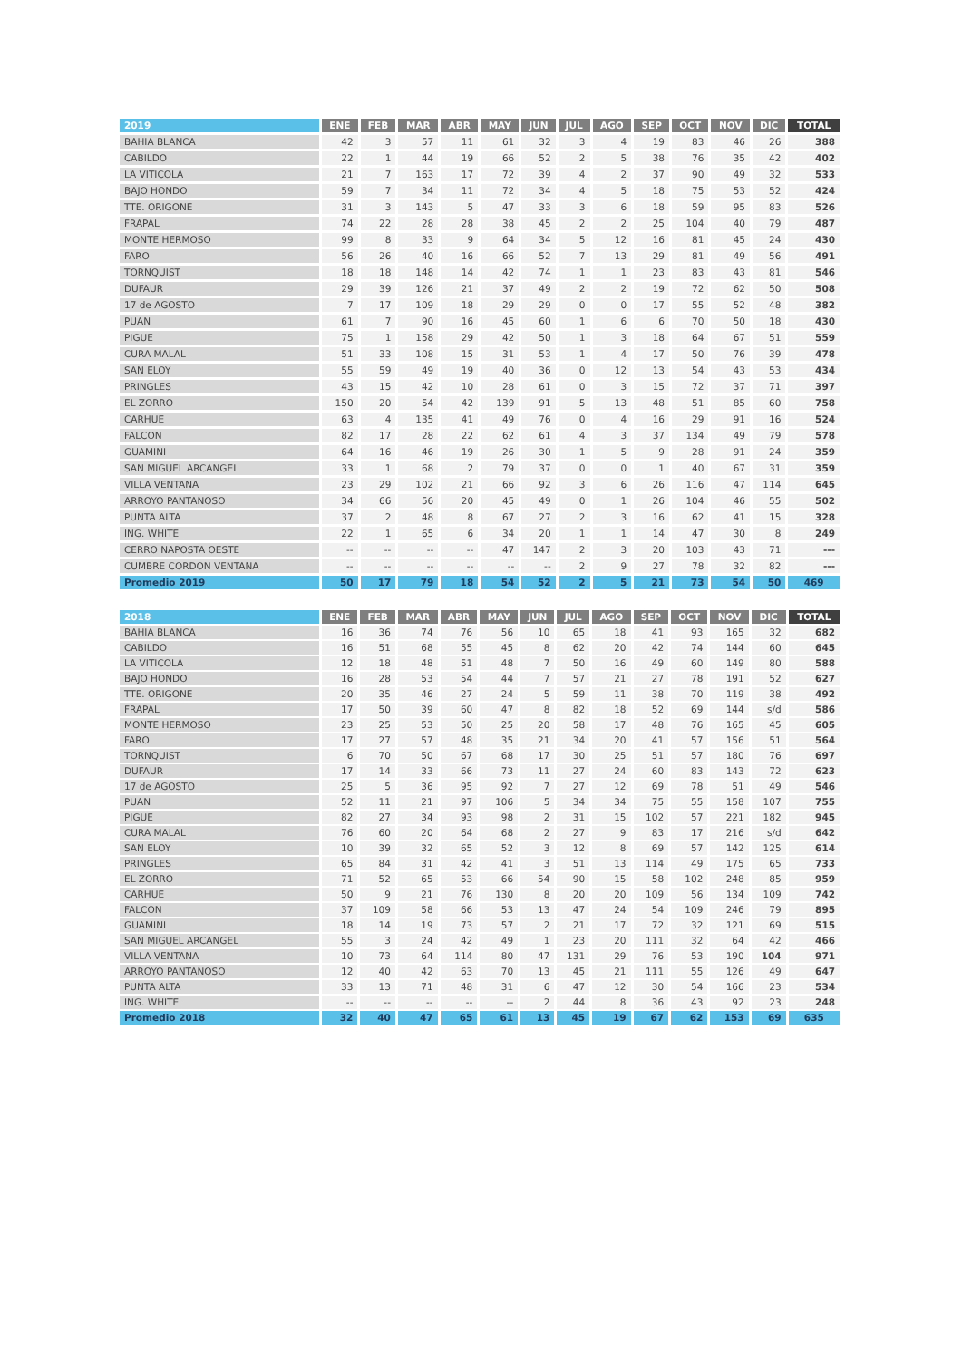| 2019 | ENE | FEB | MAR | ABR | MAY | JUN | JUL | AGO | SEP | OCT | NOV | DIC | TOTAL |
| --- | --- | --- | --- | --- | --- | --- | --- | --- | --- | --- | --- | --- | --- |
| BAHIA BLANCA | 42 | 3 | 57 | 11 | 61 | 32 | 3 | 4 | 19 | 83 | 46 | 26 | 388 |
| CABILDO | 22 | 1 | 44 | 19 | 66 | 52 | 2 | 5 | 38 | 76 | 35 | 42 | 402 |
| LA VITICOLA | 21 | 7 | 163 | 17 | 72 | 39 | 4 | 2 | 37 | 90 | 49 | 32 | 533 |
| BAJO HONDO | 59 | 7 | 34 | 11 | 72 | 34 | 4 | 5 | 18 | 75 | 53 | 52 | 424 |
| TTE. ORIGONE | 31 | 3 | 143 | 5 | 47 | 33 | 3 | 6 | 18 | 59 | 95 | 83 | 526 |
| FRAPAL | 74 | 22 | 28 | 28 | 38 | 45 | 2 | 2 | 25 | 104 | 40 | 79 | 487 |
| MONTE HERMOSO | 99 | 8 | 33 | 9 | 64 | 34 | 5 | 12 | 16 | 81 | 45 | 24 | 430 |
| FARO | 56 | 26 | 40 | 16 | 66 | 52 | 7 | 13 | 29 | 81 | 49 | 56 | 491 |
| TORNQUIST | 18 | 18 | 148 | 14 | 42 | 74 | 1 | 1 | 23 | 83 | 43 | 81 | 546 |
| DUFAUR | 29 | 39 | 126 | 21 | 37 | 49 | 2 | 2 | 19 | 72 | 62 | 50 | 508 |
| 17 de AGOSTO | 7 | 17 | 109 | 18 | 29 | 29 | 0 | 0 | 17 | 55 | 52 | 48 | 382 |
| PUAN | 61 | 7 | 90 | 16 | 45 | 60 | 1 | 6 | 6 | 70 | 50 | 18 | 430 |
| PIGUE | 75 | 1 | 158 | 29 | 42 | 50 | 1 | 3 | 18 | 64 | 67 | 51 | 559 |
| CURA MALAL | 51 | 33 | 108 | 15 | 31 | 53 | 1 | 4 | 17 | 50 | 76 | 39 | 478 |
| SAN ELOY | 55 | 59 | 49 | 19 | 40 | 36 | 0 | 12 | 13 | 54 | 43 | 53 | 434 |
| PRINGLES | 43 | 15 | 42 | 10 | 28 | 61 | 0 | 3 | 15 | 72 | 37 | 71 | 397 |
| EL ZORRO | 150 | 20 | 54 | 42 | 139 | 91 | 5 | 13 | 48 | 51 | 85 | 60 | 758 |
| CARHUE | 63 | 4 | 135 | 41 | 49 | 76 | 0 | 4 | 16 | 29 | 91 | 16 | 524 |
| FALCON | 82 | 17 | 28 | 22 | 62 | 61 | 4 | 3 | 37 | 134 | 49 | 79 | 578 |
| GUAMINI | 64 | 16 | 46 | 19 | 26 | 30 | 1 | 5 | 9 | 28 | 91 | 24 | 359 |
| SAN MIGUEL ARCANGEL | 33 | 1 | 68 | 2 | 79 | 37 | 0 | 0 | 1 | 40 | 67 | 31 | 359 |
| VILLA VENTANA | 23 | 29 | 102 | 21 | 66 | 92 | 3 | 6 | 26 | 116 | 47 | 114 | 645 |
| ARROYO PANTANOSO | 34 | 66 | 56 | 20 | 45 | 49 | 0 | 1 | 26 | 104 | 46 | 55 | 502 |
| PUNTA ALTA | 37 | 2 | 48 | 8 | 67 | 27 | 2 | 3 | 16 | 62 | 41 | 15 | 328 |
| ING. WHITE | 22 | 1 | 65 | 6 | 34 | 20 | 1 | 1 | 14 | 47 | 30 | 8 | 249 |
| CERRO NAPOSTA OESTE | -- | -- | -- | -- | 47 | 147 | 2 | 3 | 20 | 103 | 43 | 71 | --- |
| CUMBRE CORDON VENTANA | -- | -- | -- | -- | -- | -- | 2 | 9 | 27 | 78 | 32 | 82 | --- |
| Promedio 2019 | 50 | 17 | 79 | 18 | 54 | 52 | 2 | 5 | 21 | 73 | 54 | 50 | 469 |
| 2018 | ENE | FEB | MAR | ABR | MAY | JUN | JUL | AGO | SEP | OCT | NOV | DIC | TOTAL |
| --- | --- | --- | --- | --- | --- | --- | --- | --- | --- | --- | --- | --- | --- |
| BAHIA BLANCA | 16 | 36 | 74 | 76 | 56 | 10 | 65 | 18 | 41 | 93 | 165 | 32 | 682 |
| CABILDO | 16 | 51 | 68 | 55 | 45 | 8 | 62 | 20 | 42 | 74 | 144 | 60 | 645 |
| LA VITICOLA | 12 | 18 | 48 | 51 | 48 | 7 | 50 | 16 | 49 | 60 | 149 | 80 | 588 |
| BAJO HONDO | 16 | 28 | 53 | 54 | 44 | 7 | 57 | 21 | 27 | 78 | 191 | 52 | 627 |
| TTE. ORIGONE | 20 | 35 | 46 | 27 | 24 | 5 | 59 | 11 | 38 | 70 | 119 | 38 | 492 |
| FRAPAL | 17 | 50 | 39 | 60 | 47 | 8 | 82 | 18 | 52 | 69 | 144 | s/d | 586 |
| MONTE HERMOSO | 23 | 25 | 53 | 50 | 25 | 20 | 58 | 17 | 48 | 76 | 165 | 45 | 605 |
| FARO | 17 | 27 | 57 | 48 | 35 | 21 | 34 | 20 | 41 | 57 | 156 | 51 | 564 |
| TORNQUIST | 6 | 70 | 50 | 67 | 68 | 17 | 30 | 25 | 51 | 57 | 180 | 76 | 697 |
| DUFAUR | 17 | 14 | 33 | 66 | 73 | 11 | 27 | 24 | 60 | 83 | 143 | 72 | 623 |
| 17 de AGOSTO | 25 | 5 | 36 | 95 | 92 | 7 | 27 | 12 | 69 | 78 | 51 | 49 | 546 |
| PUAN | 52 | 11 | 21 | 97 | 106 | 5 | 34 | 34 | 75 | 55 | 158 | 107 | 755 |
| PIGUE | 82 | 27 | 34 | 93 | 98 | 2 | 31 | 15 | 102 | 57 | 221 | 182 | 945 |
| CURA MALAL | 76 | 60 | 20 | 64 | 68 | 2 | 27 | 9 | 83 | 17 | 216 | s/d | 642 |
| SAN ELOY | 10 | 39 | 32 | 65 | 52 | 3 | 12 | 8 | 69 | 57 | 142 | 125 | 614 |
| PRINGLES | 65 | 84 | 31 | 42 | 41 | 3 | 51 | 13 | 114 | 49 | 175 | 65 | 733 |
| EL ZORRO | 71 | 52 | 65 | 53 | 66 | 54 | 90 | 15 | 58 | 102 | 248 | 85 | 959 |
| CARHUE | 50 | 9 | 21 | 76 | 130 | 8 | 20 | 20 | 109 | 56 | 134 | 109 | 742 |
| FALCON | 37 | 109 | 58 | 66 | 53 | 13 | 47 | 24 | 54 | 109 | 246 | 79 | 895 |
| GUAMINI | 18 | 14 | 19 | 73 | 57 | 2 | 21 | 17 | 72 | 32 | 121 | 69 | 515 |
| SAN MIGUEL ARCANGEL | 55 | 3 | 24 | 42 | 49 | 1 | 23 | 20 | 111 | 32 | 64 | 42 | 466 |
| VILLA VENTANA | 10 | 73 | 64 | 114 | 80 | 47 | 131 | 29 | 76 | 53 | 190 | 104 | 971 |
| ARROYO PANTANOSO | 12 | 40 | 42 | 63 | 70 | 13 | 45 | 21 | 111 | 55 | 126 | 49 | 647 |
| PUNTA ALTA | 33 | 13 | 71 | 48 | 31 | 6 | 47 | 12 | 30 | 54 | 166 | 23 | 534 |
| ING. WHITE | -- | -- | -- | -- | -- | 2 | 44 | 8 | 36 | 43 | 92 | 23 | 248 |
| Promedio 2018 | 32 | 40 | 47 | 65 | 61 | 13 | 45 | 19 | 67 | 62 | 153 | 69 | 635 |